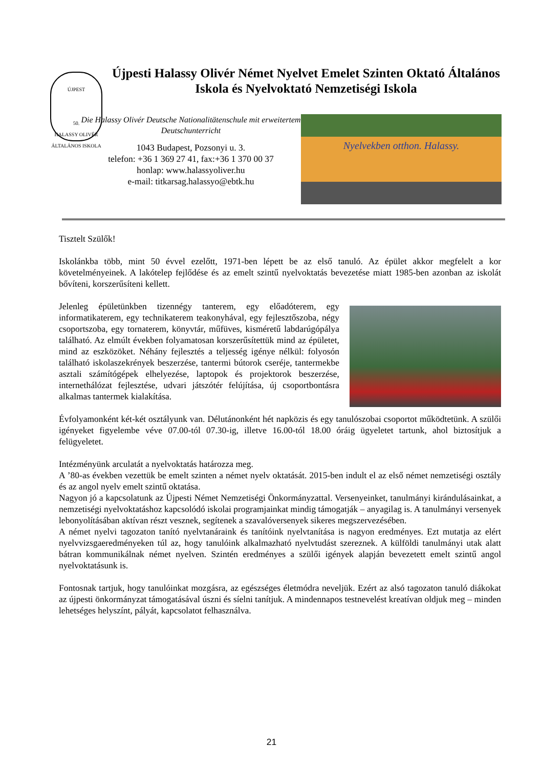ÚJPEST
50.
HALASSY OLIVÉR ÁLTALÁNOS ISKOLA
Újpesti Halassy Olivér Német Nyelvet Emelet Szinten Oktató Általános Iskola és Nyelvoktató Nemzetiségi Iskola
Die Halassy Olivér Deutsche Nationalitätenschule mit erweitertem Deutschunterricht
1043 Budapest, Pozsonyi u. 3.
telefon: +36 1 369 27 41, fax:+36 1 370 00 37
honlap: www.halassyoliver.hu
e-mail: titkarsag.halassyo@ebtk.hu
Nyelvekben otthon. Halassy.
Tisztelt Szülők!
Iskolánkba több, mint 50 évvel ezelőtt, 1971-ben lépett be az első tanuló. Az épület akkor megfelelt a kor követelményeinek. A lakótelep fejlődése és az emelt szintű nyelvoktatás bevezetése miatt 1985-ben azonban az iskolát bővíteni, korszerűsíteni kellett.
Jelenleg épületünkben tizennégy tanterem, egy előadóterem, egy informatikaterem, egy technikaterem teakonyhával, egy fejlesztőszoba, négy csoportszoba, egy tornaterem, könyvtár, műfüves, kisméretű labdarúgópálya található. Az elmúlt években folyamatosan korszerűsítettük mind az épületet, mind az eszközöket. Néhány fejlesztés a teljesség igénye nélkül: folyosón található iskolaszekrények beszerzése, tantermi bútorok cseréje, tantermekbe asztali számítógépek elhelyezése, laptopok és projektorok beszerzése, internethálózat fejlesztése, udvari játszótér felújítása, új csoportbontásra alkalmas tantermek kialakítása.
Évfolyamonként két-két osztályunk van. Délutánonként hét napközis és egy tanulószobai csoportot működtetünk. A szülői igényeket figyelembe véve 07.00-tól 07.30-ig, illetve 16.00-tól 18.00 óráig ügyeletet tartunk, ahol biztosítjuk a felügyeletet.
Intézményünk arculatát a nyelvoktatás határozza meg.
A ’80-as években vezettük be emelt szinten a német nyelv oktatását. 2015-ben indult el az első német nemzetiségi osztály és az angol nyelv emelt szintű oktatása.
Nagyon jó a kapcsolatunk az Újpesti Német Nemzetiségi Önkormányzattal. Versenyeinket, tanulmányi kirándulásainkat, a nemzetiségi nyelvoktatáshoz kapcsolódó iskolai programjainkat mindig támogatják – anyagilag is. A tanulmányi versenyek lebonyolításában aktívan részt vesznek, segítenek a szavalóversenyek sikeres megszervezésében.
A német nyelvi tagozaton tanító nyelvtanáraink és tanítóink nyelvtanítása is nagyon eredményes. Ezt mutatja az elért nyelvvizsgaeredményeken túl az, hogy tanulóink alkalmazható nyelvtudást szereznek. A külföldi tanulmányi utak alatt bátran kommunikálnak német nyelven. Szintén eredményes a szülői igények alapján bevezetett emelt szintű angol nyelvoktatásunk is.
Fontosnak tartjuk, hogy tanulóinkat mozgásra, az egészséges életmódra neveljük. Ezért az alsó tagozaton tanuló diákokat az újpesti önkormányzat támogatásával úszni és síelni tanítjuk. A mindennapos testnevelést kreatívan oldjuk meg – minden lehetséges helyszínt, pályát, kapcsolatot felhasználva.
21